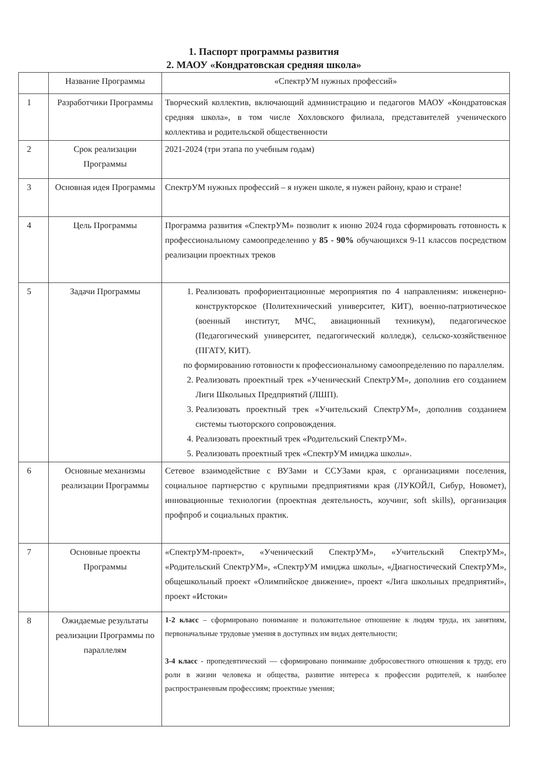1. Паспорт программы развития
2. МАОУ «Кондратовская средняя школа»
| | Название Программы | «СпектрУМ нужных профессий» |
| 1 | Разработчики Программы | Творческий коллектив, включающий администрацию и педагогов МАОУ «Кондратовская средняя школа», в том числе Хохловского филиала, представителей ученического коллектива и родительской общественности |
| 2 | Срок реализации Программы | 2021-2024 (три этапа по учебным годам) |
| 3 | Основная идея Программы | СпектрУМ нужных профессий – я нужен школе, я нужен району, краю и стране! |
| 4 | Цель Программы | Программа развития «СпектрУМ» позволит к июню 2024 года сформировать готовность к профессиональному самоопределению у 85 - 90% обучающихся 9-11 классов посредством реализации проектных треков |
| 5 | Задачи Программы | 1. Реализовать профориентационные мероприятия по 4 направлениям: инженерно-конструкторское (Политехнический университет, КИТ), военно-патриотическое (военный институт, МЧС, авиационный техникум), педагогическое (Педагогический университет, педагогический колледж), сельско-хозяйственное (ПГАТУ, КИТ). по формированию готовности к профессиональному самоопределению по параллелям. 2. Реализовать проектный трек «Ученический СпектрУМ», дополнив его созданием Лиги Школьных Предприятий (ЛШП). 3. Реализовать проектный трек «Учительский СпектрУМ», дополнив созданием системы тьюторского сопровождения. 4. Реализовать проектный трек «Родительский СпектрУМ». 5. Реализовать проектный трек «СпектрУМ имиджа школы». |
| 6 | Основные механизмы реализации Программы | Сетевое взаимодействие с ВУЗами и ССУЗами края, с организациями поселения, социальное партнерство с крупными предприятиями края (ЛУКОЙЛ, Сибур, Новомет), инновационные технологии (проектная деятельность, коучинг, soft skills), организация профпроб и социальных практик. |
| 7 | Основные проекты Программы | «СпектрУМ-проект», «Ученический СпектрУМ», «Учительский СпектрУМ», «Родительский СпектрУМ», «СпектрУМ имиджа школы», «Диагностический СпектрУМ», общешкольный проект «Олимпийское движение», проект «Лига школьных предприятий», проект «Истоки» |
| 8 | Ожидаемые результаты реализации Программы по параллелям | 1-2 класс – сформировано понимание и положительное отношение к людям труда, их занятиям, первоначальные трудовые умения в доступных им видах деятельности; 3-4 класс - пропедевтический — сформировано понимание добросовестного отношения к труду, его роли в жизни человека и общества, развитие интереса к профессии родителей, к наиболее распространенным профессиям; проектные умения; |